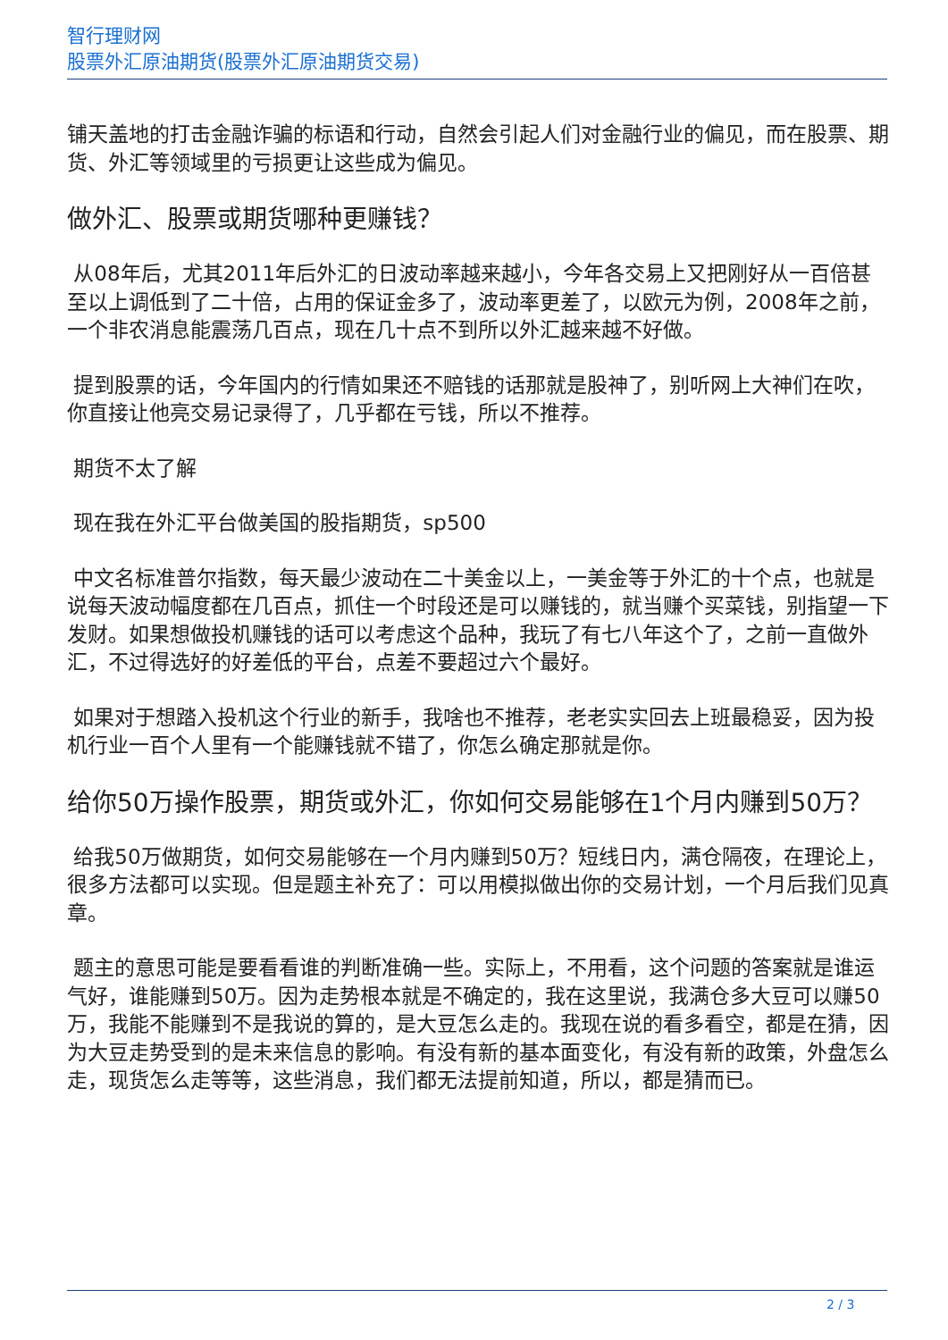智行理财网
股票外汇原油期货(股票外汇原油期货交易)
铺天盖地的打击金融诈骗的标语和行动，自然会引起人们对金融行业的偏见，而在股票、期货、外汇等领域里的亏损更让这些成为偏见。
做外汇、股票或期货哪种更赚钱？
从08年后，尤其2011年后外汇的日波动率越来越小，今年各交易上又把刚好从一百倍甚至以上调低到了二十倍，占用的保证金多了，波动率更差了，以欧元为例，2008年之前，一个非农消息能震荡几百点，现在几十点不到所以外汇越来越不好做。
提到股票的话，今年国内的行情如果还不赔钱的话那就是股神了，别听网上大神们在吹，你直接让他亮交易记录得了，几乎都在亏钱，所以不推荐。
期货不太了解
现在我在外汇平台做美国的股指期货，sp500
中文名标准普尔指数，每天最少波动在二十美金以上，一美金等于外汇的十个点，也就是说每天波动幅度都在几百点，抓住一个时段还是可以赚钱的，就当赚个买菜钱，别指望一下发财。如果想做投机赚钱的话可以考虑这个品种，我玩了有七八年这个了，之前一直做外汇，不过得选好的好差低的平台，点差不要超过六个最好。
如果对于想踏入投机这个行业的新手，我啥也不推荐，老老实实回去上班最稳妥，因为投机行业一百个人里有一个能赚钱就不错了，你怎么确定那就是你。
给你50万操作股票，期货或外汇，你如何交易能够在1个月内赚到50万？
给我50万做期货，如何交易能够在一个月内赚到50万？短线日内，满仓隔夜，在理论上，很多方法都可以实现。但是题主补充了：可以用模拟做出你的交易计划，一个月后我们见真章。
题主的意思可能是要看看谁的判断准确一些。实际上，不用看，这个问题的答案就是谁运气好，谁能赚到50万。因为走势根本就是不确定的，我在这里说，我满仓多大豆可以赚50万，我能不能赚到不是我说的算的，是大豆怎么走的。我现在说的看多看空，都是在猜，因为大豆走势受到的是未来信息的影响。有没有新的基本面变化，有没有新的政策，外盘怎么走，现货怎么走等等，这些消息，我们都无法提前知道，所以，都是猜而已。
2 / 3